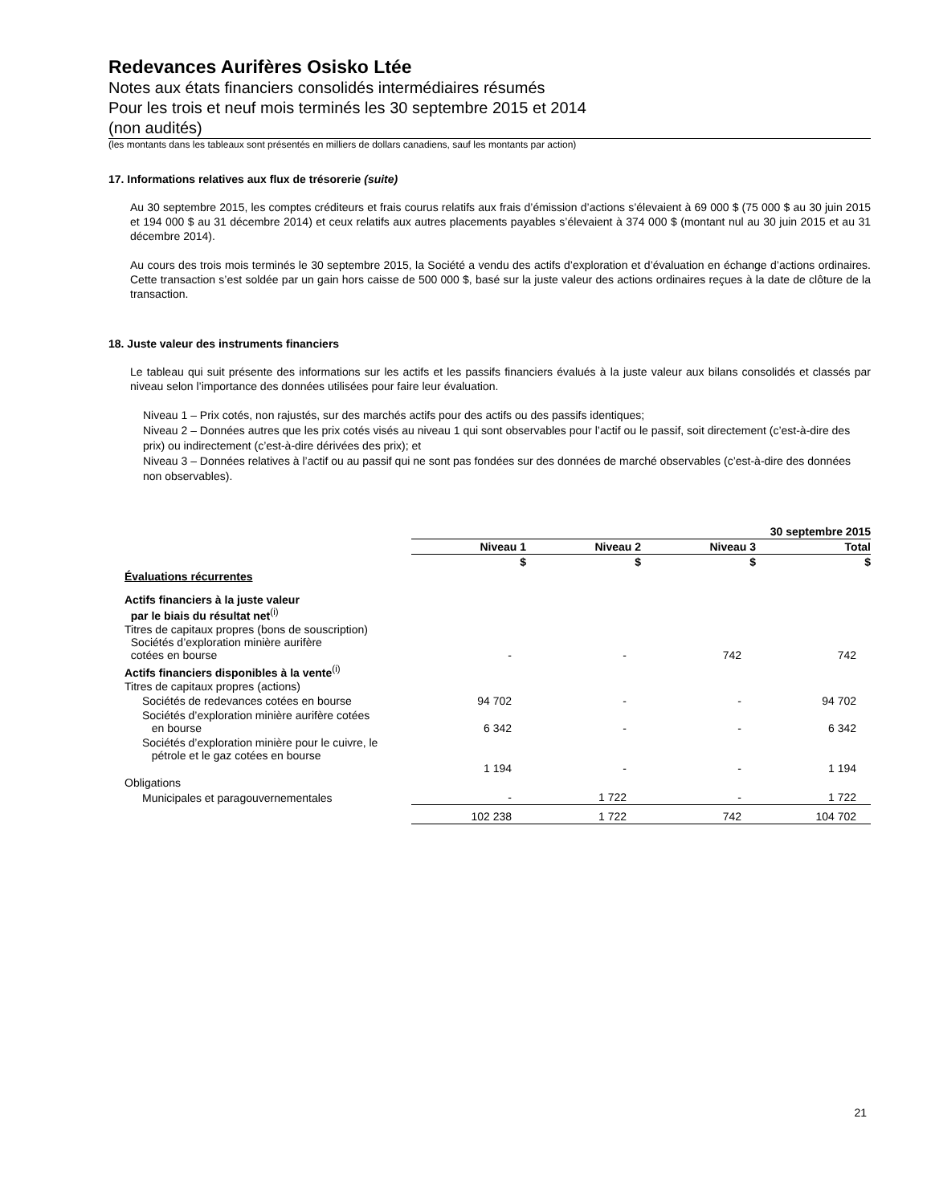Redevances Aurifères Osisko Ltée
Notes aux états financiers consolidés intermédiaires résumés
Pour les trois et neuf mois terminés les 30 septembre 2015 et 2014
(non audités)
(les montants dans les tableaux sont présentés en milliers de dollars canadiens, sauf les montants par action)
17. Informations relatives aux flux de trésorerie (suite)
Au 30 septembre 2015, les comptes créditeurs et frais courus relatifs aux frais d’émission d’actions s’élevaient à 69 000 $ (75 000 $ au 30 juin 2015 et 194 000 $ au 31 décembre 2014) et ceux relatifs aux autres placements payables s’élevaient à 374 000 $ (montant nul au 30 juin 2015 et au 31 décembre 2014).
Au cours des trois mois terminés le 30 septembre 2015, la Société a vendu des actifs d’exploration et d’évaluation en échange d’actions ordinaires. Cette transaction s’est soldée par un gain hors caisse de 500 000 $, basé sur la juste valeur des actions ordinaires reçues à la date de clôture de la transaction.
18. Juste valeur des instruments financiers
Le tableau qui suit présente des informations sur les actifs et les passifs financiers évalués à la juste valeur aux bilans consolidés et classés par niveau selon l’importance des données utilisées pour faire leur évaluation.
Niveau 1 – Prix cotés, non rajustés, sur des marchés actifs pour des actifs ou des passifs identiques;
Niveau 2 – Données autres que les prix cotés visés au niveau 1 qui sont observables pour l’actif ou le passif, soit directement (c’est-à-dire des prix) ou indirectement (c’est-à-dire dérivées des prix); et
Niveau 3 – Données relatives à l’actif ou au passif qui ne sont pas fondées sur des données de marché observables (c’est-à-dire des données non observables).
| | 30 septembre 2015 | | | |
| | Niveau 1 | Niveau 2 | Niveau 3 | Total |
| | $ | $ | $ | $ |
| Évaluations récurrentes | | | | |
| Actifs financiers à la juste valeur par le biais du résultat net<sup>(i)</sup> | | | | |
| Titres de capitaux propres (bons de souscription) Sociétés d’exploration minière aurifère cotées en bourse | - | - | 742 | 742 |
| Actifs financiers disponibles à la vente<sup>(i)</sup> | | | | |
| Titres de capitaux propres (actions) | | | | |
| Sociétés de redevances cotées en bourse | 94 702 | - | - | 94 702 |
| Sociétés d’exploration minière aurifère cotées en bourse | 6 342 | - | - | 6 342 |
| Sociétés d’exploration minière pour le cuivre, le pétrole et le gaz cotées en bourse | 1 194 | - | - | 1 194 |
| Obligations | | | | |
| Municipales et paragouvernementales | - | 1 722 | - | 1 722 |
| | 102 238 | 1 722 | 742 | 104 702 |
21